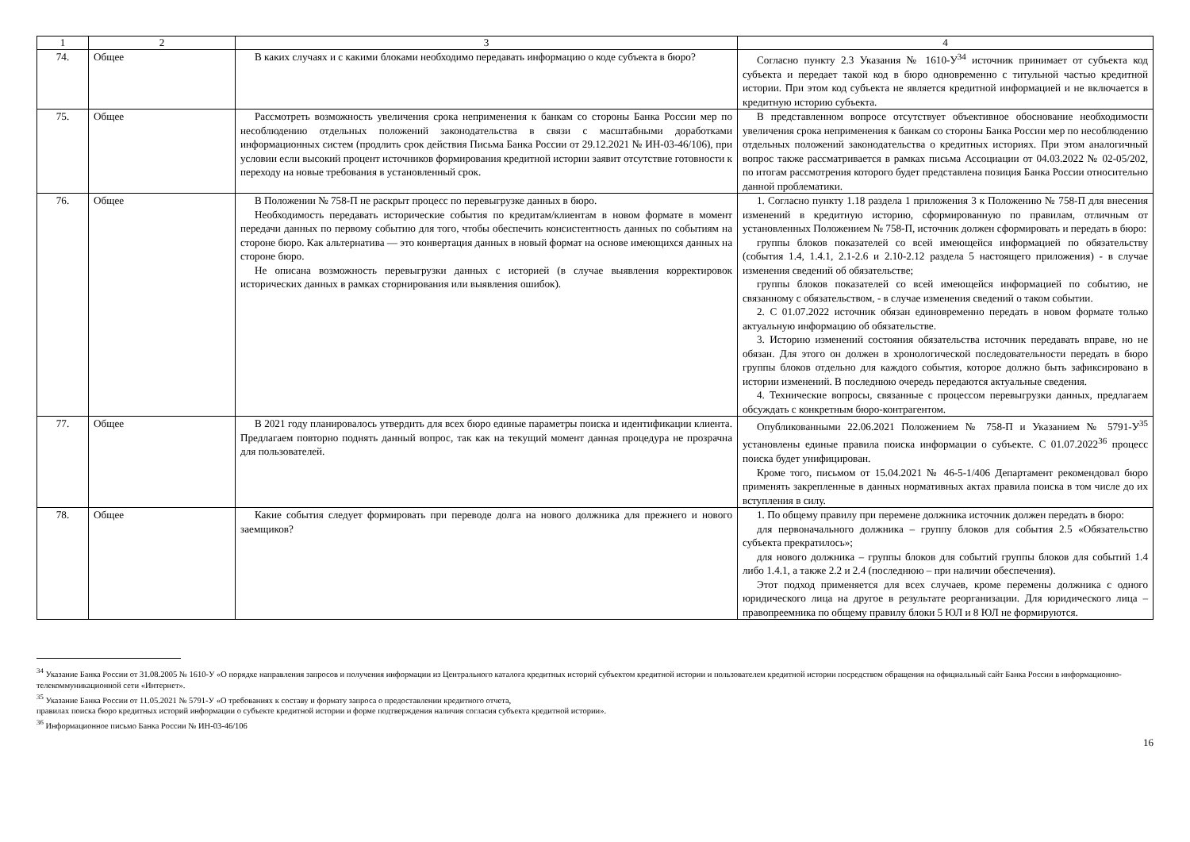| 1 | 2 | 3 | 4 |
| --- | --- | --- | --- |
| 74. | Общее | В каких случаях и с какими блоками необходимо передавать информацию о коде субъекта в бюро? | Согласно пункту 2.3 Указания № 1610-У<sup>34</sup> источник принимает от субъекта код субъекта и передает такой код в бюро одновременно с титульной частью кредитной истории. При этом код субъекта не является кредитной информацией и не включается в кредитную историю субъекта. |
| 75. | Общее | Рассмотреть возможность увеличения срока неприменения к банкам со стороны Банка России мер по несоблюдению отдельных положений законодательства в связи с масштабными доработками информационных систем (продлить срок действия Письма Банка России от 29.12.2021 № ИН-03-46/106), при условии если высокий процент источников формирования кредитной истории заявит отсутствие готовности к переходу на новые требования в установленный срок. | В представленном вопросе отсутствует объективное обоснование необходимости увеличения срока неприменения к банкам со стороны Банка России мер по несоблюдению отдельных положений законодательства о кредитных историях. При этом аналогичный вопрос также рассматривается в рамках письма Ассоциации от 04.03.2022 № 02-05/202, по итогам рассмотрения которого будет представлена позиция Банка России относительно данной проблематики. |
| 76. | Общее | В Положении № 758-П не раскрыт процесс по перевыгрузке данных в бюро. Необходимость передавать исторические события по кредитам/клиентам в новом формате в момент передачи данных по первому событию для того, чтобы обеспечить консистентность данных по событиям на стороне бюро. Как альтернатива — это конвертация данных в новый формат на основе имеющихся данных на стороне бюро. Не описана возможность перевыгрузки данных с историей (в случае выявления корректировок исторических данных в рамках сторнирования или выявления ошибок). | 1. Согласно пункту 1.18 раздела 1 приложения 3 к Положению № 758-П для внесения изменений в кредитную историю, сформированную по правилам, отличным от установленных Положением № 758-П, источник должен сформировать и передать в бюро: группы блоков показателей со всей имеющейся информацией по обязательству (события 1.4, 1.4.1, 2.1-2.6 и 2.10-2.12 раздела 5 настоящего приложения) - в случае изменения сведений об обязательстве; группы блоков показателей со всей имеющейся информацией по событию, не связанному с обязательством, - в случае изменения сведений о таком событии. 2. С 01.07.2022 источник обязан единовременно передать в новом формате только актуальную информацию об обязательстве. 3. Историю изменений состояния обязательства источник передавать вправе, но не обязан. Для этого он должен в хронологической последовательности передать в бюро группы блоков отдельно для каждого события, которое должно быть зафиксировано в истории изменений. В последнюю очередь передаются актуальные сведения. 4. Технические вопросы, связанные с процессом перевыгрузки данных, предлагаем обсуждать с конкретным бюро-контрагентом. |
| 77. | Общее | В 2021 году планировалось утвердить для всех бюро единые параметры поиска и идентификации клиента. Предлагаем повторно поднять данный вопрос, так как на текущий момент данная процедура не прозрачна для пользователей. | Опубликованными 22.06.2021 Положением № 758-П и Указанием № 5791-У<sup>35</sup> установлены единые правила поиска информации о субъекте. С 01.07.2022<sup>36</sup> процесс поиска будет унифицирован. Кроме того, письмом от 15.04.2021 № 46-5-1/406 Департамент рекомендовал бюро применять закрепленные в данных нормативных актах правила поиска в том числе до их вступления в силу. |
| 78. | Общее | Какие события следует формировать при переводе долга на нового должника для прежнего и нового заемщиков? | 1. По общему правилу при перемене должника источник должен передать в бюро: для первоначального должника – группу блоков для события 2.5 «Обязательство субъекта прекратилось»; для нового должника – группы блоков для событий группы блоков для событий 1.4 либо 1.4.1, а также 2.2 и 2.4 (последнюю – при наличии обеспечения). Этот подход применяется для всех случаев, кроме перемены должника с одного юридического лица на другое в результате реорганизации. Для юридического лица – правопреемника по общему правилу блоки 5 ЮЛ и 8 ЮЛ не формируются. |
<sup>34</sup> Указание Банка России от 31.08.2005 № 1610-У «О порядке направления запросов и получения информации из Центрального каталога кредитных историй субъектом кредитной истории и пользователем кредитной истории посредством обращения на официальный сайт Банка России в информационно-телекоммуникационной сети «Интернет».
<sup>35</sup> Указание Банка России от 11.05.2021 № 5791-У «О требованиях к составу и формату запроса о предоставлении кредитного отчета,
правилах поиска бюро кредитных историй информации о субъекте кредитной истории и форме подтверждения наличия согласия субъекта кредитной истории».
<sup>36</sup> Информационное письмо Банка России № ИН-03-46/106
16